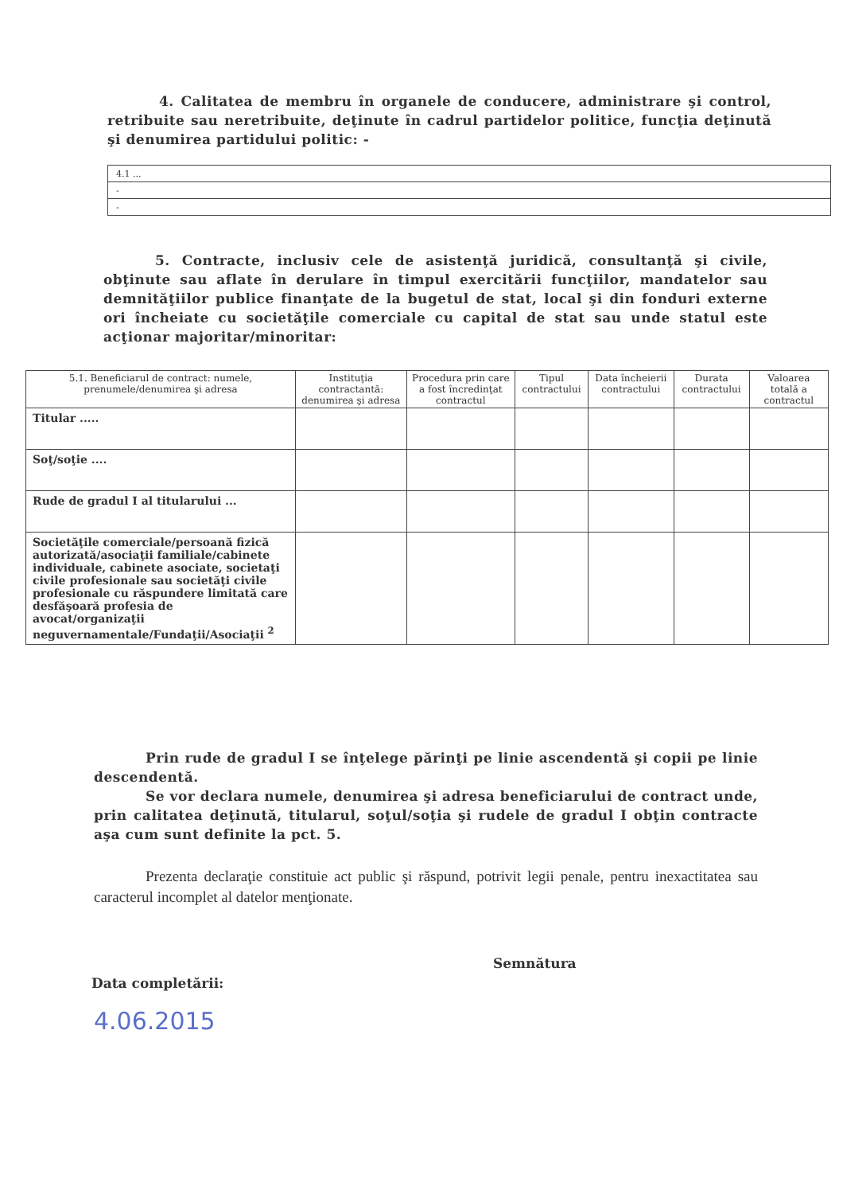4. Calitatea de membru în organele de conducere, administrare şi control, retribuite sau neretribuite, deţinute în cadrul partidelor politice, funcţia deţinută şi denumirea partidului politic: -
| 4.1 ... |
| - |
| - |
5. Contracte, inclusiv cele de asistenţă juridică, consultanţă şi civile, obţinute sau aflate în derulare în timpul exercitării funcţiilor, mandatelor sau demnităţiilor publice finanţate de la bugetul de stat, local şi din fonduri externe ori încheiate cu societăţile comerciale cu capital de stat sau unde statul este acţionar majoritar/minoritar:
| 5.1. Beneficiarul de contract: numele, prenumele/denumirea şi adresa | Instituţia contractantă: denumirea şi adresa | Procedura prin care a fost încredinţat contractul | Tipul contractului | Data încheierii contractului | Durata contractului | Valoarea totală a contractul |
| --- | --- | --- | --- | --- | --- | --- |
| Titular ..... | | | | | | |
| Soţ/soţie .... | | | | | | |
| Rude de gradul I al titularului ... | | | | | | |
| Societăţile comerciale/persoană fizică autorizată/asociaţii familiale/cabinete individuale, cabinete asociate, societaţi civile profesionale sau societăţi civile profesionale cu răspundere limitată care desfăşoară profesia de avocat/organizaţii neguvernamentale/Fundaţii/Asociaţii <sup>2</sup> | | | | | | |
Prin rude de gradul I se înţelege părinţi pe linie ascendentă şi copii pe linie descendentă.
Se vor declara numele, denumirea şi adresa beneficiarului de contract unde, prin calitatea deţinută, titularul, soţul/soţia şi rudele de gradul I obţin contracte aşa cum sunt definite la pct. 5.
Prezenta declaraţie constituie act public şi răspund, potrivit legii penale, pentru inexactitatea sau caracterul incomplet al datelor menţionate.
Semnătura
Data completării:
4.06.2015